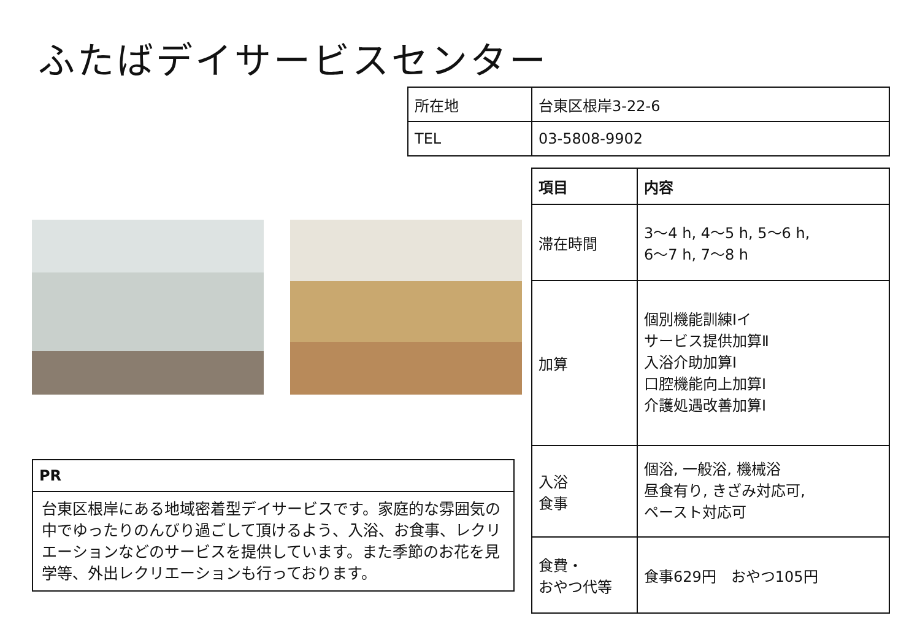ふたばデイサービスセンター
| 所在地 | 台東区根岸3-22-6 |
| TEL | 03-5808-9902 |
| 項目 | 内容 |
| --- | --- |
| 滞在時間 | 3～4 h, 4～5 h, 5～6 h, 6～7 h, 7～8 h |
| 加算 | 個別機能訓練Ⅰイ サービス提供加算Ⅱ 入浴介助加算Ⅰ 口腔機能向上加算Ⅰ 介護処遇改善加算Ⅰ |
| 入浴 食事 | 個浴, 一般浴, 機械浴 昼食有り, きざみ対応可, ペースト対応可 |
| 食費・ おやつ代等 | 食事629円 おやつ105円 |
| PR |
| --- |
| 台東区根岸にある地域密着型デイサービスです。家庭的な雰囲気の中でゆったりのんびり過ごして頂けるよう、入浴、お食事、レクリエーションなどのサービスを提供しています。また季節のお花を見学等、外出レクリエーションも行っております。 |